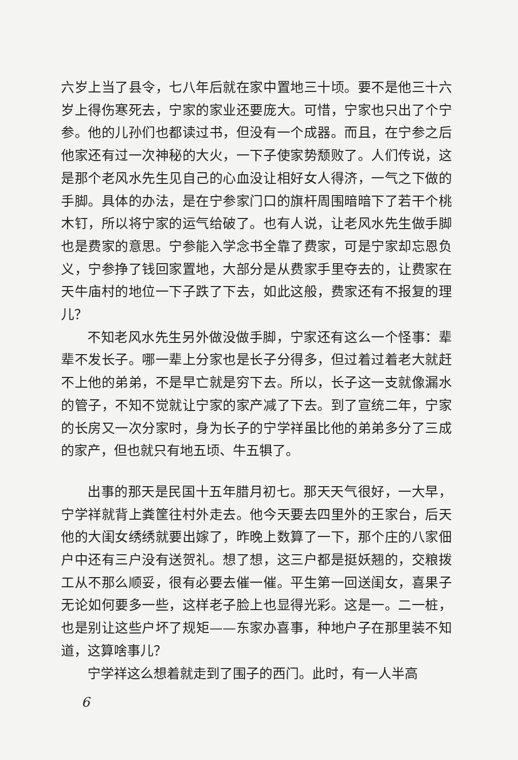六岁上当了县令，七八年后就在家中置地三十顷。要不是他三十六岁上得伤寒死去，宁家的家业还要庞大。可惜，宁家也只出了个宁参。他的儿孙们也都读过书，但没有一个成器。而且，在宁参之后他家还有过一次神秘的大火，一下子使家势颓败了。人们传说，这是那个老风水先生见自己的心血没让相好女人得济，一气之下做的手脚。具体的办法，是在宁参家门口的旗杆周围暗暗下了若干个桃木钉，所以将宁家的运气给破了。也有人说，让老风水先生做手脚也是费家的意思。宁参能入学念书全靠了费家，可是宁家却忘恩负义，宁参挣了钱回家置地，大部分是从费家手里夺去的，让费家在天牛庙村的地位一下子跌了下去，如此这般，费家还有不报复的理儿？
不知老风水先生另外做没做手脚，宁家还有这么一个怪事：辈辈不发长子。哪一辈上分家也是长子分得多，但过着过着老大就赶不上他的弟弟，不是早亡就是穷下去。所以，长子这一支就像漏水的管子，不知不觉就让宁家的家产减了下去。到了宣统二年，宁家的长房又一次分家时，身为长子的宁学祥虽比他的弟弟多分了三成的家产，但也就只有地五顷、牛五犋了。
出事的那天是民国十五年腊月初七。那天天气很好，一大早，宁学祥就背上粪筐往村外走去。他今天要去四里外的王家台，后天他的大闺女绣绣就要出嫁了，昨晚上数算了一下，那个庄的八家佃户中还有三户没有送贺礼。想了想，这三户都是挺妖翘的，交粮拨工从不那么顺妥，很有必要去催一催。平生第一回送闺女，喜果子无论如何要多一些，这样老子脸上也显得光彩。这是一。二一桩，也是别让这些户坏了规矩——东家办喜事，种地户子在那里装不知道，这算啥事儿？
宁学祥这么想着就走到了围子的西门。此时，有一人半高
6